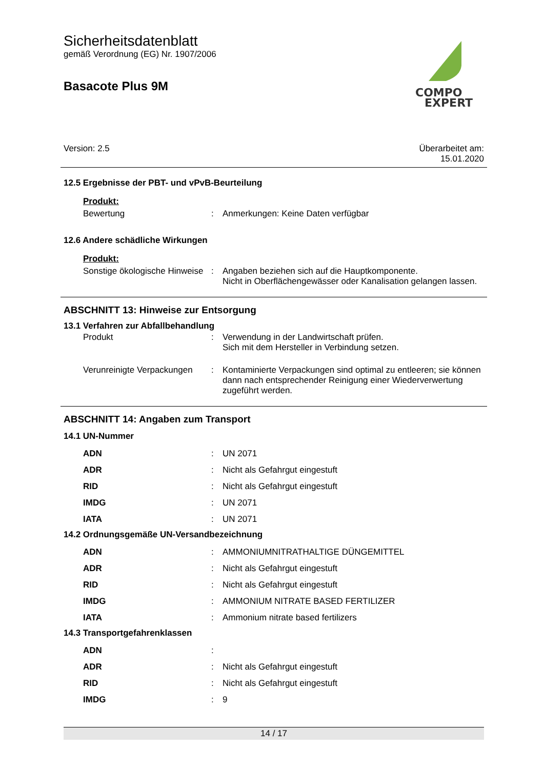COMPO
EXPERT
Sicherheitsdatenblatt
gemäß Verordnung (EG) Nr. 1907/2006
Basacote Plus 9M
Version: 2.5 Überarbeitet am:
15.01.2020
12.5 Ergebnisse der PBT- und vPvB-Beurteilung
| Produkt: | | |
| Bewertung | : | Anmerkungen: Keine Daten verfügbar |
12.6 Andere schädliche Wirkungen
| Produkt: | | |
| Sonstige ökologische Hinweise | : | Angaben beziehen sich auf die Hauptkomponente. Nicht in Oberflächengewässer oder Kanalisation gelangen lassen. |
ABSCHNITT 13: Hinweise zur Entsorgung
13.1 Verfahren zur Abfallbehandlung
| Produkt | : | Verwendung in der Landwirtschaft prüfen. Sich mit dem Hersteller in Verbindung setzen. |
| Verunreinigte Verpackungen | : | Kontaminierte Verpackungen sind optimal zu entleeren; sie können dann nach entsprechender Reinigung einer Wiederverwertung zugeführt werden. |
ABSCHNITT 14: Angaben zum Transport
14.1 UN-Nummer
| ADN | : | UN 2071 |
| ADR | : | Nicht als Gefahrgut eingestuft |
| RID | : | Nicht als Gefahrgut eingestuft |
| IMDG | : | UN 2071 |
| IATA | : | UN 2071 |
14.2 Ordnungsgemäße UN-Versandbezeichnung
| ADN | : | AMMONIUMNITRATHALTIGE DÜNGEMITTEL |
| ADR | : | Nicht als Gefahrgut eingestuft |
| RID | : | Nicht als Gefahrgut eingestuft |
| IMDG | : | AMMONIUM NITRATE BASED FERTILIZER |
| IATA | : | Ammonium nitrate based fertilizers |
14.3 Transportgefahrenklassen
| ADN | : | |
| ADR | : | Nicht als Gefahrgut eingestuft |
| RID | : | Nicht als Gefahrgut eingestuft |
| IMDG | : | 9 |
14 / 17